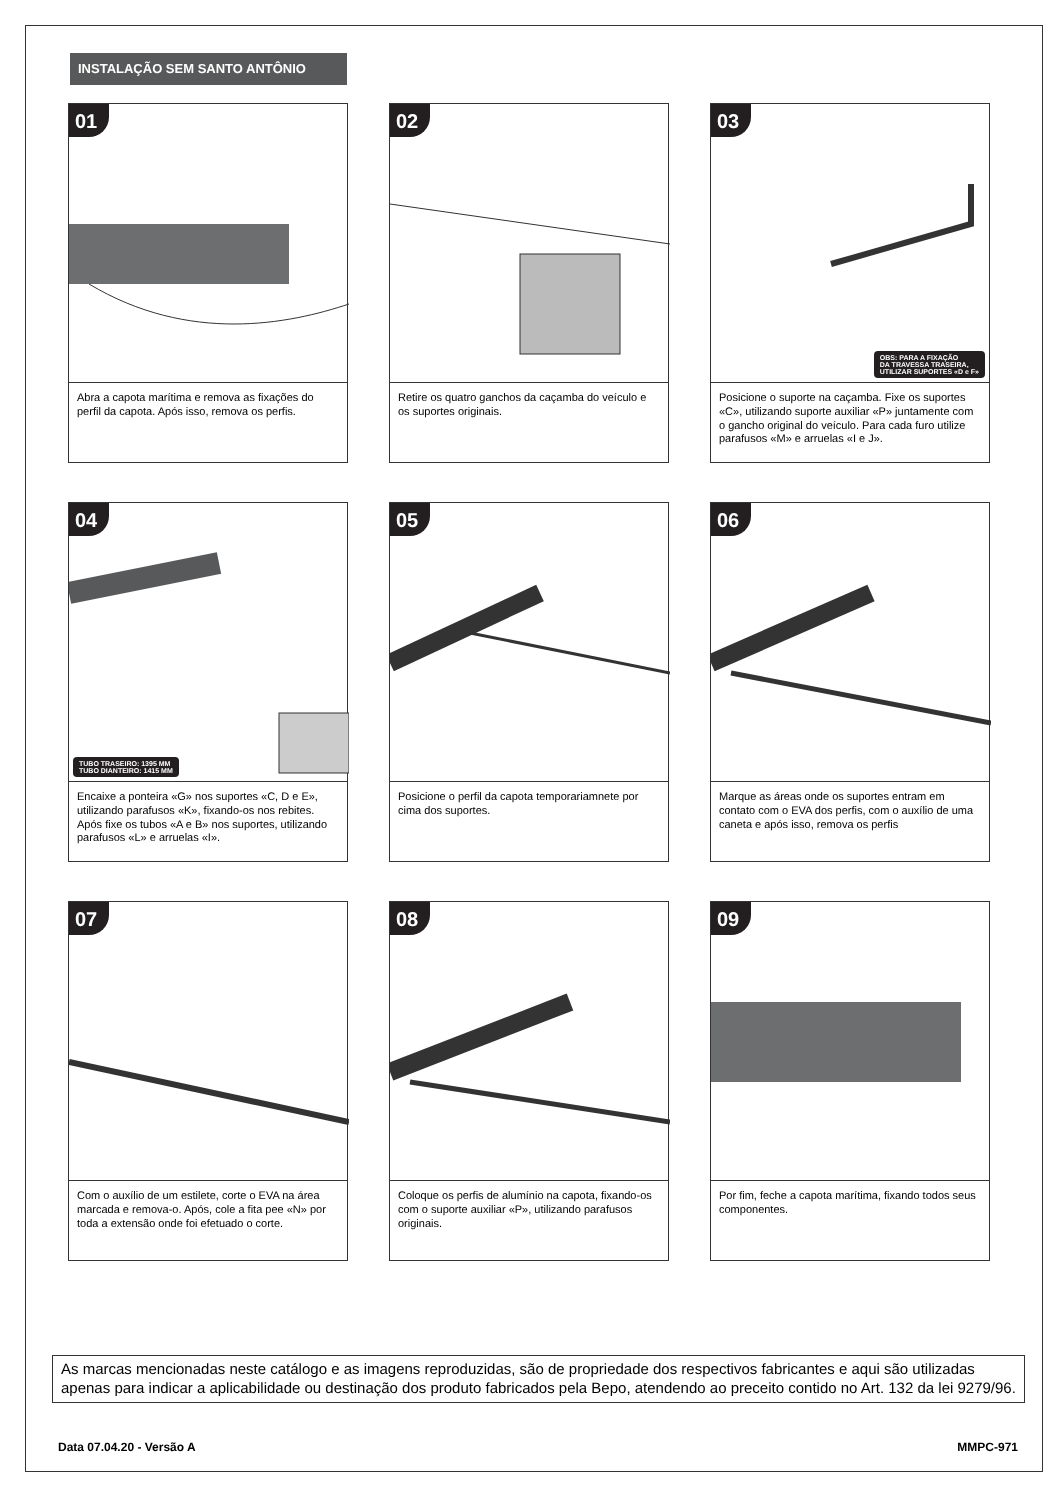INSTALAÇÃO SEM SANTO ANTÔNIO
01
Abra a capota marítima e remova as fixações do perfil da capota. Após isso, remova os perfis.
02
Retire os quatro ganchos da caçamba do veículo e os suportes originais.
03
OBS: PARA A FIXAÇÃO
DA TRAVESSA TRASEIRA,
UTILIZAR SUPORTES «D e F»
Posicione o suporte na caçamba. Fixe os suportes «C», utilizando suporte auxiliar «P» juntamente com o gancho original do veículo. Para cada furo utilize parafusos «M» e arruelas «I e J».
04
TUBO TRASEIRO: 1395 MM
TUBO DIANTEIRO: 1415 MM
Encaixe a ponteira «G» nos suportes «C, D e E», utilizando parafusos «K», fixando-os nos rebites. Após fixe os tubos «A e B» nos suportes, utilizando parafusos «L» e arruelas «I».
05
Posicione o perfil da capota temporariamnete por cima dos suportes.
06
Marque as áreas onde os suportes entram em contato com o EVA dos perfis, com o auxílio de uma caneta e após isso, remova os perfis
07
Com o auxílio de um estilete, corte o EVA na área marcada e remova-o. Após, cole a fita pee «N» por toda a extensão onde foi efetuado o corte.
08
Coloque os perfis de alumínio na capota, fixando-os com o suporte auxiliar «P», utilizando parafusos originais.
09
Por fim, feche a capota marítima, fixando todos seus componentes.
As marcas mencionadas neste catálogo e as imagens reproduzidas, são de propriedade dos respectivos fabricantes e aqui são utilizadas apenas para indicar a aplicabilidade ou destinação dos produto fabricados pela Bepo, atendendo ao preceito contido no Art. 132 da lei 9279/96.
Data 07.04.20 - Versão A MMPC-971